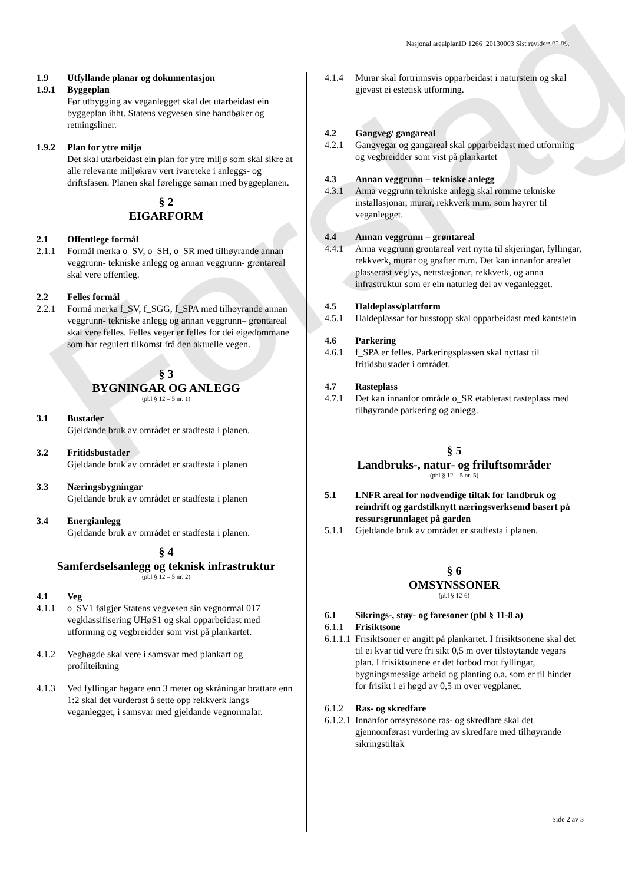Nasjonal arealplanID 1266_20130003 Sist revidert 02.09.2014
Forslag
1.9 Utfyllande planar og dokumentasjon
1.9.1 Byggeplan
Før utbygging av veganlegget skal det utarbeidast ein byggeplan ihht. Statens vegvesen sine handbøker og retningsliner.
1.9.2 Plan for ytre miljø
Det skal utarbeidast ein plan for ytre miljø som skal sikre at alle relevante miljøkrav vert ivaretеke i anleggs- og driftsfasen. Planen skal føreligge saman med byggeplanen.
§ 2
EIGARFORM
2.1 Offentlege formål
2.1.1 Formål merka o_SV, o_SH, o_SR med tilhøyrande annan veggrunn- tekniske anlegg og annan veggrunn- grøntareal skal vere offentleg.
2.2 Felles formål
2.2.1 Formå merka f_SV, f_SGG, f_SPA med tilhøyrande annan veggrunn- tekniske anlegg og annan veggrunn– grøntareal skal vere felles. Felles veger er felles for dei eigedommane som har regulert tilkomst frå den aktuelle vegen.
§ 3
BYGNINGAR OG ANLEGG
(pbl § 12 – 5 nr. 1)
3.1 Bustader
Gjeldande bruk av området er stadfesta i planen.
3.2 Fritidsbustader
Gjeldande bruk av området er stadfesta i planen
3.3 Næringsbygningar
Gjeldande bruk av området er stadfesta i planen
3.4 Energianlegg
Gjeldande bruk av området er stadfesta i planen.
§ 4
Samferdselsanlegg og teknisk infrastruktur
(pbl § 12 – 5 nr. 2)
4.1 Veg
4.1.1 o_SV1 følgjer Statens vegvesen sin vegnormal 017 vegklassifisering UHøS1 og skal opparbeidast med utforming og vegbreidder som vist på plankartet.
4.1.2 Veghøgde skal vere i samsvar med plankart og profilteikning
4.1.3 Ved fyllingar høgare enn 3 meter og skråningar brattare enn 1:2 skal det vurderast å sette opp rekkverk langs veganlegget, i samsvar med gjeldande vegnormalar.
4.1.4 Murar skal fortrinnsvis opparbeidast i naturstein og skal gjevast ei estetisk utforming.
4.2 Gangveg/ gangareal
4.2.1 Gangvegar og gangareal skal opparbeidast med utforming og vegbreidder som vist på plankartet
4.3 Annan veggrunn – tekniske anlegg
4.3.1 Anna veggrunn tekniske anlegg skal romme tekniske installasjonar, murar, rekkverk m.m. som høyrer til veganlegget.
4.4 Annan veggrunn – grøntareal
4.4.1 Anna veggrunn grøntareal vert nytta til skjeringar, fyllingar, rekkverk, murar og grøfter m.m. Det kan innanfor arealet plasserast veglys, nettstasjonar, rekkverk, og anna infrastruktur som er ein naturleg del av veganlegget.
4.5 Haldeplass/plattform
4.5.1 Haldeplassar for busstopp skal opparbeidast med kantstein
4.6 Parkering
4.6.1 f_SPA er felles. Parkeringsplassen skal nyttast til fritidsbustader i området.
4.7 Rasteplass
4.7.1 Det kan innanfor område o_SR etablerast rasteplass med tilhøyrande parkering og anlegg.
§ 5
Landbruks-, natur- og friluftsområder
(pbl § 12 – 5 nr. 5)
5.1 LNFR areal for nødvendige tiltak for landbruk og reindrift og gardstilknytt næringsverksemd basert på ressursgrunnlaget på garden
5.1.1 Gjeldande bruk av området er stadfesta i planen.
§ 6
OMSYNSSONER
(pbl § 12-6)
6.1 Sikrings-, støy- og faresoner (pbl § 11-8 a)
6.1.1 Frisiktsone
6.1.1.1 Frisiktsoner er angitt på plankartet. I frisiktsonene skal det til ei kvar tid vere fri sikt 0,5 m over tilstøytande vegars plan. I frisiktsonene er det forbod mot fyllingar, bygningsmessige arbeid og planting o.a. som er til hinder for frisikt i ei høgd av 0,5 m over vegplanet.
6.1.2 Ras- og skredfare
6.1.2.1 Innanfor omsynssone ras- og skredfare skal det gjennomførast vurdering av skredfare med tilhøyrande sikringstiltak
Side 2 av 3